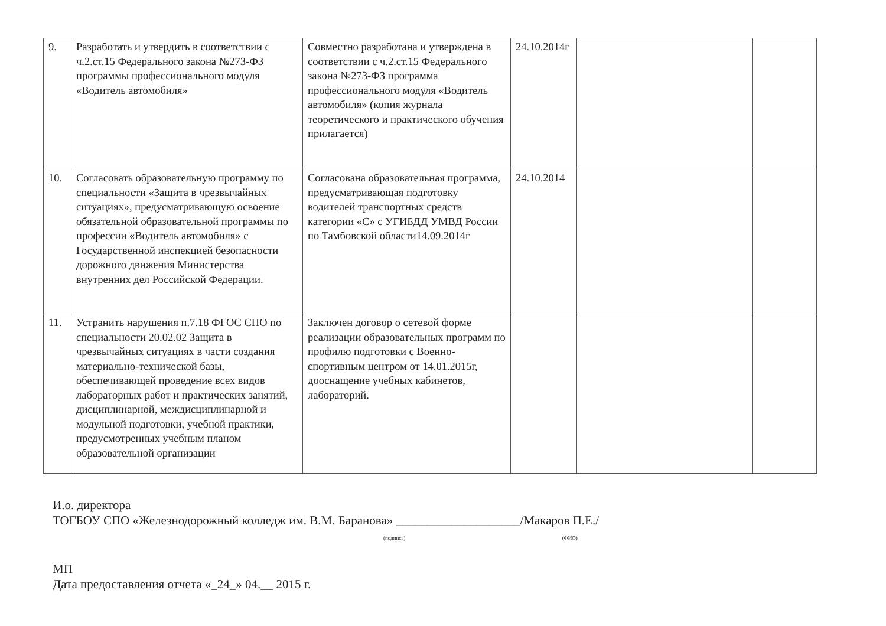| 9. | Разработать и утвердить в соответствии с ч.2.ст.15 Федерального закона №273-ФЗ программы профессионального модуля «Водитель автомобиля» | Совместно разработана и утверждена в соответствии с ч.2.ст.15 Федерального закона №273-ФЗ программа профессионального модуля «Водитель автомобиля» (копия журнала теоретического и практического обучения прилагается) | 24.10.2014г | | |
| 10. | Согласовать образовательную программу по специальности «Защита в чрезвычайных ситуациях», предусматривающую освоение обязательной образовательной программы по профессии «Водитель автомобиля» с Государственной инспекцией безопасности дорожного движения Министерства внутренних дел Российской Федерации. | Согласована образовательная программа, предусматривающая подготовку водителей транспортных средств категории «С» с УГИБДД УМВД России по Тамбовской области14.09.2014г | 24.10.2014 | | |
| 11. | Устранить нарушения п.7.18 ФГОС СПО по специальности 20.02.02 Защита в чрезвычайных ситуациях в части создания материально-технической базы, обеспечивающей проведение всех видов лабораторных работ и практических занятий, дисциплинарной, междисциплинарной и модульной подготовки, учебной практики, предусмотренных учебным планом образовательной организации | Заключен договор о сетевой форме реализации образовательных программ по профилю подготовки с Военно-спортивным центром от 14.01.2015г, дооснащение учебных кабинетов, лабораторий. | | | |
И.о. директора
ТОГБОУ СПО «Железнодорожный колледж им. В.М. Баранова» ____________________/Макаров П.Е./
(подпись) (ФИО)
МП
Дата предоставления отчета «_24_» 04.__ 2015 г.